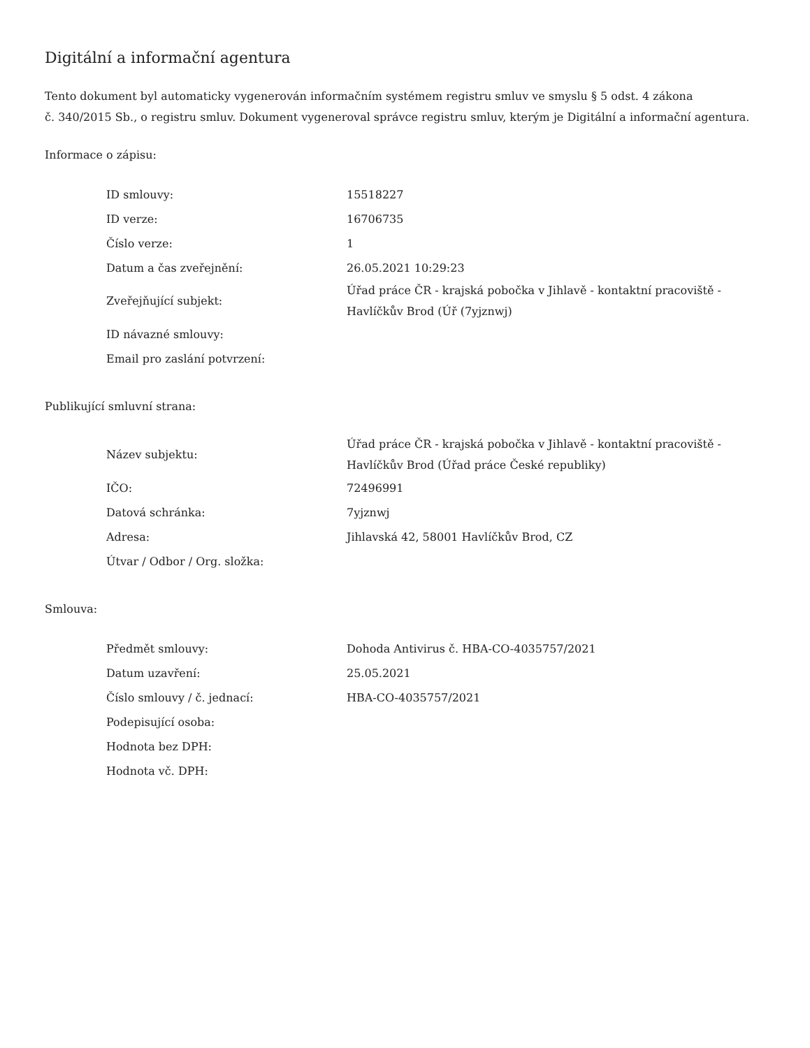Digitální a informační agentura
Tento dokument byl automaticky vygenerován informačním systémem registru smluv ve smyslu § 5 odst. 4 zákona
č. 340/2015 Sb., o registru smluv. Dokument vygeneroval správce registru smluv, kterým je Digitální a informační agentura.
Informace o zápisu:
| ID smlouvy: | 15518227 |
| ID verze: | 16706735 |
| Číslo verze: | 1 |
| Datum a čas zveřejnění: | 26.05.2021 10:29:23 |
| Zveřejňující subjekt: | Úřad práce ČR - krajská pobočka v Jihlavě - kontaktní pracoviště - Havlíčkův Brod (Úř (7yjznwj) |
| ID návazné smlouvy: | |
| Email pro zaslání potvrzení: | |
Publikující smluvní strana:
| Název subjektu: | Úřad práce ČR - krajská pobočka v Jihlavě - kontaktní pracoviště - Havlíčkův Brod (Úřad práce České republiky) |
| IČO: | 72496991 |
| Datová schránka: | 7yjznwj |
| Adresa: | Jihlavská 42, 58001 Havlíčkův Brod, CZ |
| Útvar / Odbor / Org. složka: | |
Smlouva:
| Předmět smlouvy: | Dohoda Antivirus č. HBA-CO-4035757/2021 |
| Datum uzavření: | 25.05.2021 |
| Číslo smlouvy / č. jednací: | HBA-CO-4035757/2021 |
| Podepisující osoba: | |
| Hodnota bez DPH: | |
| Hodnota vč. DPH: | |